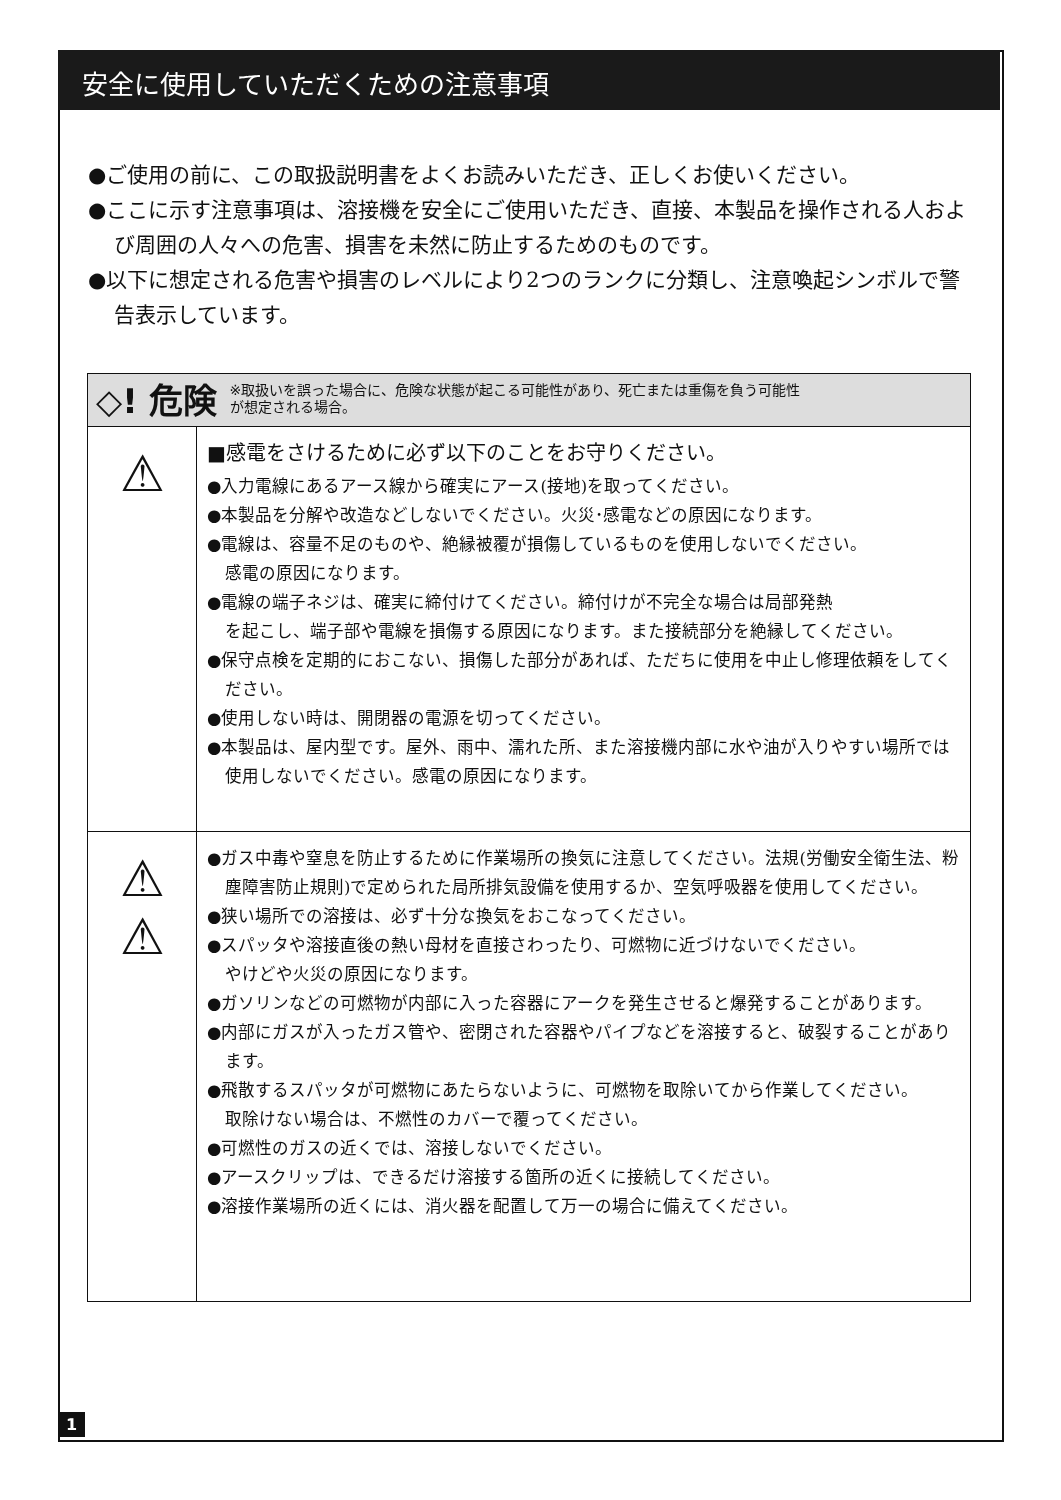安全に使用していただくための注意事項
●ご使用の前に、この取扱説明書をよくお読みいただき、正しくお使いください。
●ここに示す注意事項は、溶接機を安全にご使用いただき、直接、本製品を操作される人および周囲の人々への危害、損害を未然に防止するためのものです。
●以下に想定される危害や損害のレベルにより2つのランクに分類し、注意喚起シンボルで警告表示しています。
| ◇! 危険 ※取扱いを誤った場合に、危険な状態が起こる可能性があり、死亡または重傷を負う可能性 が想定される場合。 | |
| ⚠ | ■感電をさけるために必ず以下のことをお守りください。 ●入力電線にあるアース線から確実にアース(接地)を取ってください。 ●本製品を分解や改造などしないでください。火災･感電などの原因になります。 ●電線は、容量不足のものや、絶縁被覆が損傷しているものを使用しないでください。 感電の原因になります。 ●電線の端子ネジは、確実に締付けてください。締付けが不完全な場合は局部発熱 を起こし、端子部や電線を損傷する原因になります。また接続部分を絶縁してください。 ●保守点検を定期的におこない、損傷した部分があれば、ただちに使用を中止し修理依頼をしてください。 ●使用しない時は、開閉器の電源を切ってください。 ●本製品は、屋内型です。屋外、雨中、濡れた所、また溶接機内部に水や油が入りやすい場所では使用しないでください。感電の原因になります。 |
| ⚠ ⚠ | ●ガス中毒や窒息を防止するために作業場所の換気に注意してください。法規(労働安全衛生法、粉塵障害防止規則)で定められた局所排気設備を使用するか、空気呼吸器を使用してください。 ●狭い場所での溶接は、必ず十分な換気をおこなってください。 ●スパッタや溶接直後の熱い母材を直接さわったり、可燃物に近づけないでください。 やけどや火災の原因になります。 ●ガソリンなどの可燃物が内部に入った容器にアークを発生させると爆発することがあります。 ●内部にガスが入ったガス管や、密閉された容器やパイプなどを溶接すると、破裂することがあります。 ●飛散するスパッタが可燃物にあたらないように、可燃物を取除いてから作業してください。 取除けない場合は、不燃性のカバーで覆ってください。 ●可燃性のガスの近くでは、溶接しないでください。 ●アースクリップは、できるだけ溶接する箇所の近くに接続してください。 ●溶接作業場所の近くには、消火器を配置して万一の場合に備えてください。 |
1